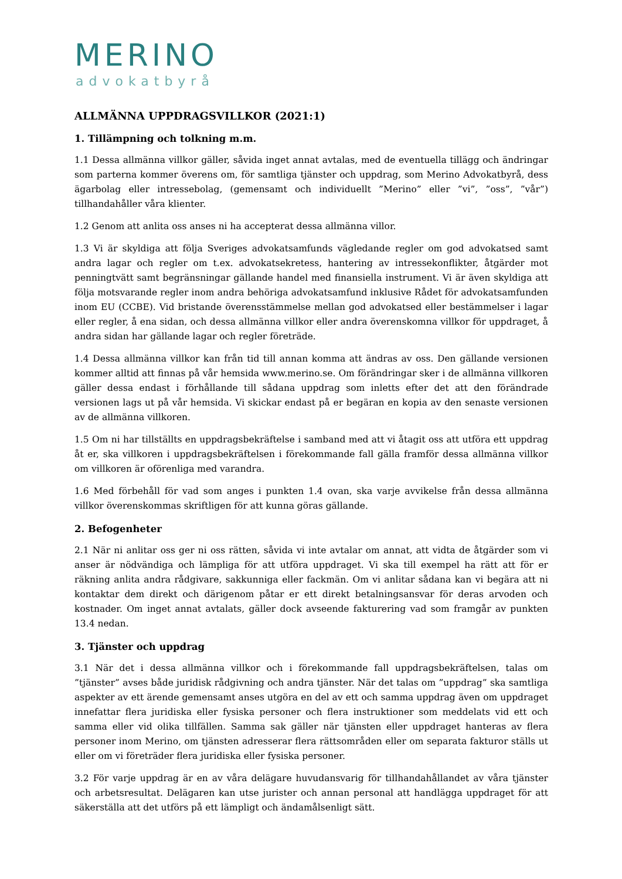MERINO
advokatbyrå
ALLMÄNNA UPPDRAGSVILLKOR (2021:1)
1. Tillämpning och tolkning m.m.
1.1 Dessa allmänna villkor gäller, såvida inget annat avtalas, med de eventuella tillägg och ändringar som parterna kommer överens om, för samtliga tjänster och uppdrag, som Merino Advokatbyrå, dess ägarbolag eller intressebolag, (gemensamt och individuellt ”Merino” eller ”vi”, ”oss”, ”vår”) tillhandahåller våra klienter.
1.2 Genom att anlita oss anses ni ha accepterat dessa allmänna villor.
1.3 Vi är skyldiga att följa Sveriges advokatsamfunds vägledande regler om god advokatsed samt andra lagar och regler om t.ex. advokatsekretess, hantering av intressekonflikter, åtgärder mot penningtvätt samt begränsningar gällande handel med finansiella instrument. Vi är även skyldiga att följa motsvarande regler inom andra behöriga advokatsamfund inklusive Rådet för advokatsamfunden inom EU (CCBE). Vid bristande överensstämmelse mellan god advokatsed eller bestämmelser i lagar eller regler, å ena sidan, och dessa allmänna villkor eller andra överenskomna villkor för uppdraget, å andra sidan har gällande lagar och regler företräde.
1.4 Dessa allmänna villkor kan från tid till annan komma att ändras av oss. Den gällande versionen kommer alltid att finnas på vår hemsida www.merino.se. Om förändringar sker i de allmänna villkoren gäller dessa endast i förhållande till sådana uppdrag som inletts efter det att den förändrade versionen lags ut på vår hemsida. Vi skickar endast på er begäran en kopia av den senaste versionen av de allmänna villkoren.
1.5 Om ni har tillställts en uppdragsbekräftelse i samband med att vi åtagit oss att utföra ett uppdrag åt er, ska villkoren i uppdragsbekräftelsen i förekommande fall gälla framför dessa allmänna villkor om villkoren är oförenliga med varandra.
1.6 Med förbehåll för vad som anges i punkten 1.4 ovan, ska varje avvikelse från dessa allmänna villkor överenskommas skriftligen för att kunna göras gällande.
2. Befogenheter
2.1 När ni anlitar oss ger ni oss rätten, såvida vi inte avtalar om annat, att vidta de åtgärder som vi anser är nödvändiga och lämpliga för att utföra uppdraget. Vi ska till exempel ha rätt att för er räkning anlita andra rådgivare, sakkunniga eller fackmän. Om vi anlitar sådana kan vi begära att ni kontaktar dem direkt och därigenom påtar er ett direkt betalningsansvar för deras arvoden och kostnader. Om inget annat avtalats, gäller dock avseende fakturering vad som framgår av punkten 13.4 nedan.
3. Tjänster och uppdrag
3.1 När det i dessa allmänna villkor och i förekommande fall uppdragsbekräftelsen, talas om ”tjänster” avses både juridisk rådgivning och andra tjänster. När det talas om ”uppdrag” ska samtliga aspekter av ett ärende gemensamt anses utgöra en del av ett och samma uppdrag även om uppdraget innefattar flera juridiska eller fysiska personer och flera instruktioner som meddelats vid ett och samma eller vid olika tillfällen. Samma sak gäller när tjänsten eller uppdraget hanteras av flera personer inom Merino, om tjänsten adresserar flera rättsområden eller om separata fakturor ställs ut eller om vi företräder flera juridiska eller fysiska personer.
3.2 För varje uppdrag är en av våra delägare huvudansvarig för tillhandahållandet av våra tjänster och arbetsresultat. Delägaren kan utse jurister och annan personal att handlägga uppdraget för att säkerställa att det utförs på ett lämpligt och ändamålsenligt sätt.